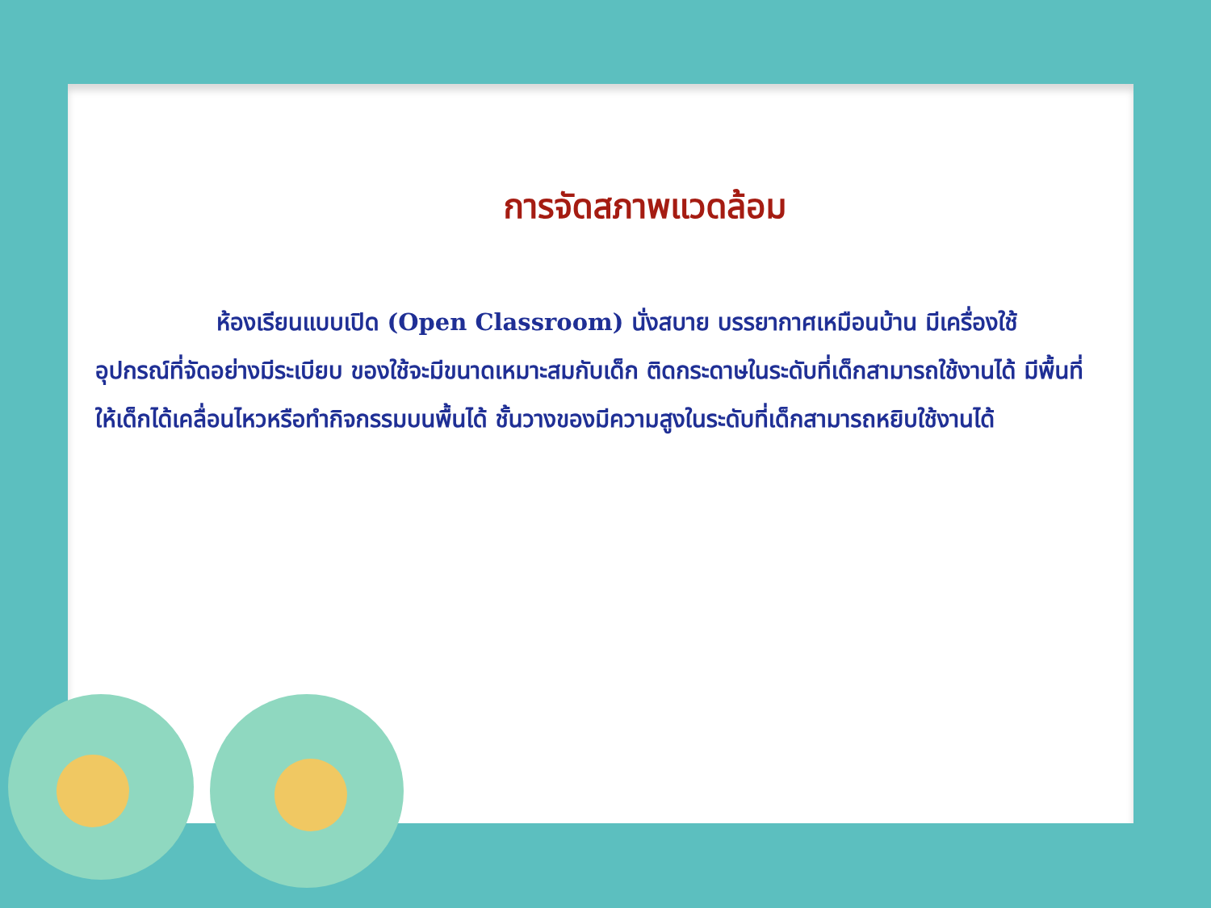การจัดสภาพแวดล้อม
ห้องเรียนแบบเปิด (Open Classroom) นั่งสบาย บรรยากาศเหมือนบ้าน มีเครื่องใช้อุปกรณ์ที่จัดอย่างมีระเบียบ ของใช้จะมีขนาดเหมาะสมกับเด็ก ติดกระดาษในระดับที่เด็กสามารถใช้งานได้ มีพื้นที่ให้เด็กได้เคลื่อนไหวหรือทำกิจกรรมบนพื้นได้ ชั้นวางของมีความสูงในระดับที่เด็กสามารถหยิบใช้งานได้